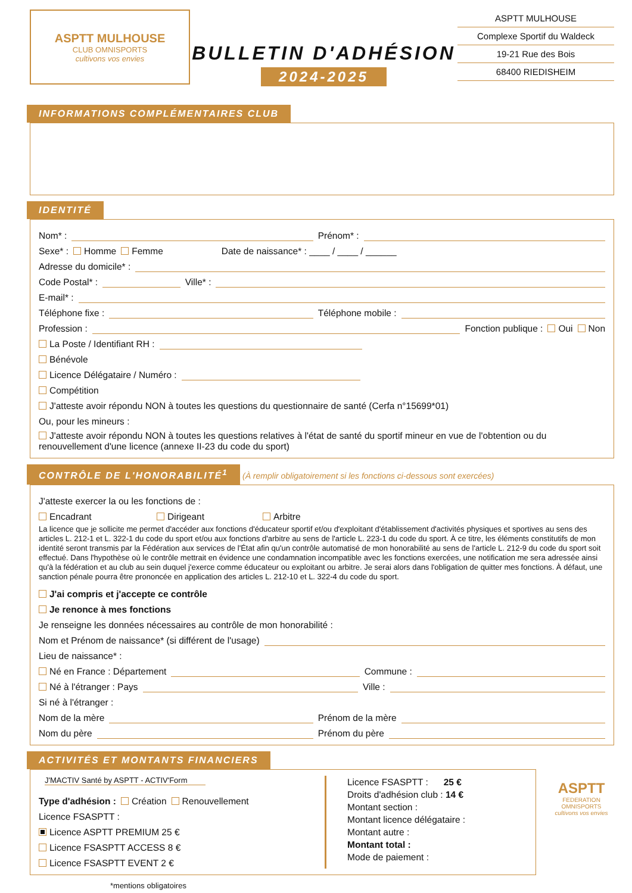ASPTT MULHOUSE
CLUB OMNISPORTS
cultivons vos envies
BULLETIN D'ADHÉSION
2024-2025
ASPTT MULHOUSE
Complexe Sportif du Waldeck
19-21 Rue des Bois
68400 RIEDISHEIM
INFORMATIONS COMPLÉMENTAIRES CLUB
IDENTITÉ
Nom* : Prénom* :
Sexe* : Homme Femme Date de naissance* : ____ / ____ / ______
Adresse du domicile* :
Code Postal* : Ville* :
E-mail* :
Téléphone fixe : Téléphone mobile :
Profession : Fonction publique : Oui Non
La Poste / Identifiant RH :
Bénévole
Licence Délégataire / Numéro :
Compétition
J'atteste avoir répondu NON à toutes les questions du questionnaire de santé (Cerfa n°15699*01)
Ou, pour les mineurs :
J'atteste avoir répondu NON à toutes les questions relatives à l'état de santé du sportif mineur en vue de l'obtention ou du renouvellement d'une licence (annexe II-23 du code du sport)
CONTRÔLE DE L'HONORABILITÉ<sup>1</sup> (À remplir obligatoirement si les fonctions ci-dessous sont exercées)
J'atteste exercer la ou les fonctions de :
Encadrant Dirigeant Arbitre
La licence que je sollicite me permet d'accéder aux fonctions d'éducateur sportif et/ou d'exploitant d'établissement d'activités physiques et sportives au sens des articles L. 212-1 et L. 322-1 du code du sport et/ou aux fonctions d'arbitre au sens de l'article L. 223-1 du code du sport. À ce titre, les éléments constitutifs de mon identité seront transmis par la Fédération aux services de l'État afin qu'un contrôle automatisé de mon honorabilité au sens de l'article L. 212-9 du code du sport soit effectué. Dans l'hypothèse où le contrôle mettrait en évidence une condamnation incompatible avec les fonctions exercées, une notification me sera adressée ainsi qu'à la fédération et au club au sein duquel j'exerce comme éducateur ou exploitant ou arbitre. Je serai alors dans l'obligation de quitter mes fonctions. À défaut, une sanction pénale pourra être prononcée en application des articles L. 212-10 et L. 322-4 du code du sport.
J'ai compris et j'accepte ce contrôle
Je renonce à mes fonctions
Je renseigne les données nécessaires au contrôle de mon honorabilité :
Nom et Prénom de naissance* (si différent de l'usage)
Lieu de naissance* :
Né en France : Département Commune :
Né à l'étranger : Pays Ville :
Si né à l'étranger :
Nom de la mère Prénom de la mère
Nom du père Prénom du père
ACTIVITÉS ET MONTANTS FINANCIERS
J'MACTIV Santé by ASPTT - ACTIV'Form
Type d'adhésion : Création Renouvellement
Licence FSASPTT :
Licence ASPTT PREMIUM 25 €
Licence FSASPTT ACCESS 8 €
Licence FSASPTT EVENT 2 €
Licence FSASPTT : 25 €
Droits d'adhésion club : 14 €
Montant section :
Montant licence délégataire :
Montant autre :
Montant total :
Mode de paiement :
ASPTT
FEDERATION
OMNISPORTS
cultivons vos envies
*mentions obligatoires